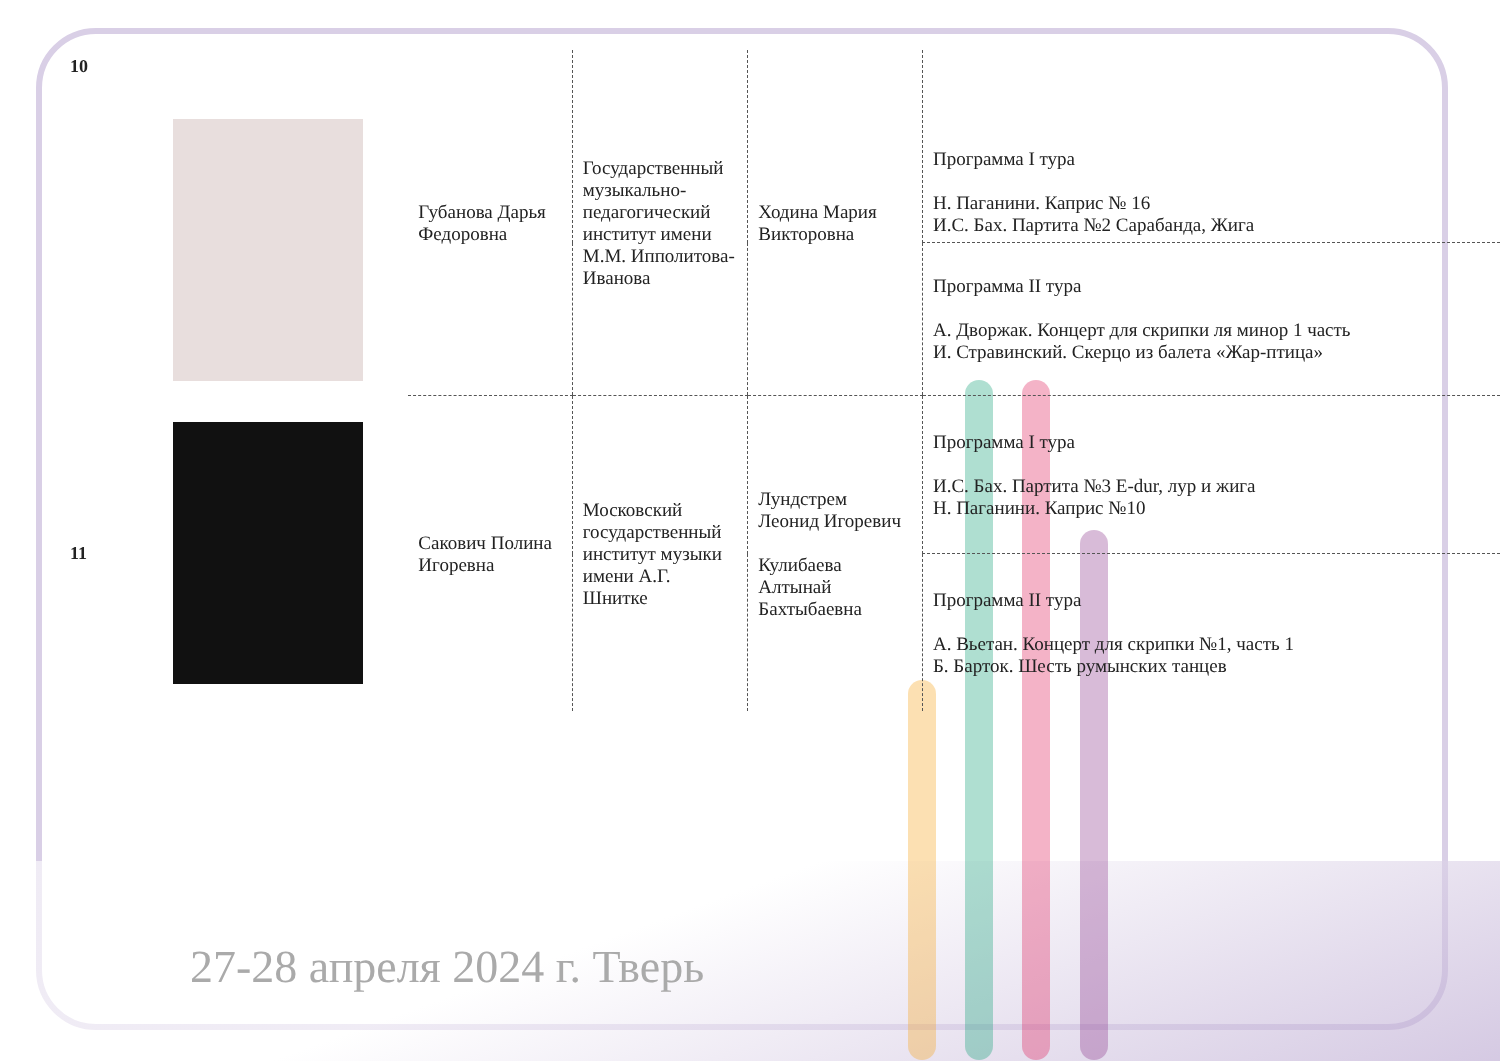| 10 | | Губанова Дарья Федоровна | Государственный музыкально-педагогический институт имени М.М. Ипполитова-Иванова | Ходина Мария Викторовна | Программа I тура Н. Паганини. Каприс № 16 И.С. Бах. Партита №2 Сарабанда, Жига |
| | | | | | Программа II тура А. Дворжак. Концерт для скрипки ля минор 1 часть И. Стравинский. Скерцо из балета «Жар-птица» |
| 11 | | Сакович Полина Игоревна | Московский государственный институт музыки имени А.Г. Шнитке | Лундстрем Леонид Игоревич Кулибаева Алтынай Бахтыбаевна | Программа I тура И.С. Бах. Партита №3 E-dur, лур и жига Н. Паганини. Каприс №10 |
| | | | | | Программа II тура А. Вьетан. Концерт для скрипки №1, часть 1 Б. Барток. Шесть румынских танцев |
27-28 апреля 2024 г. Тверь